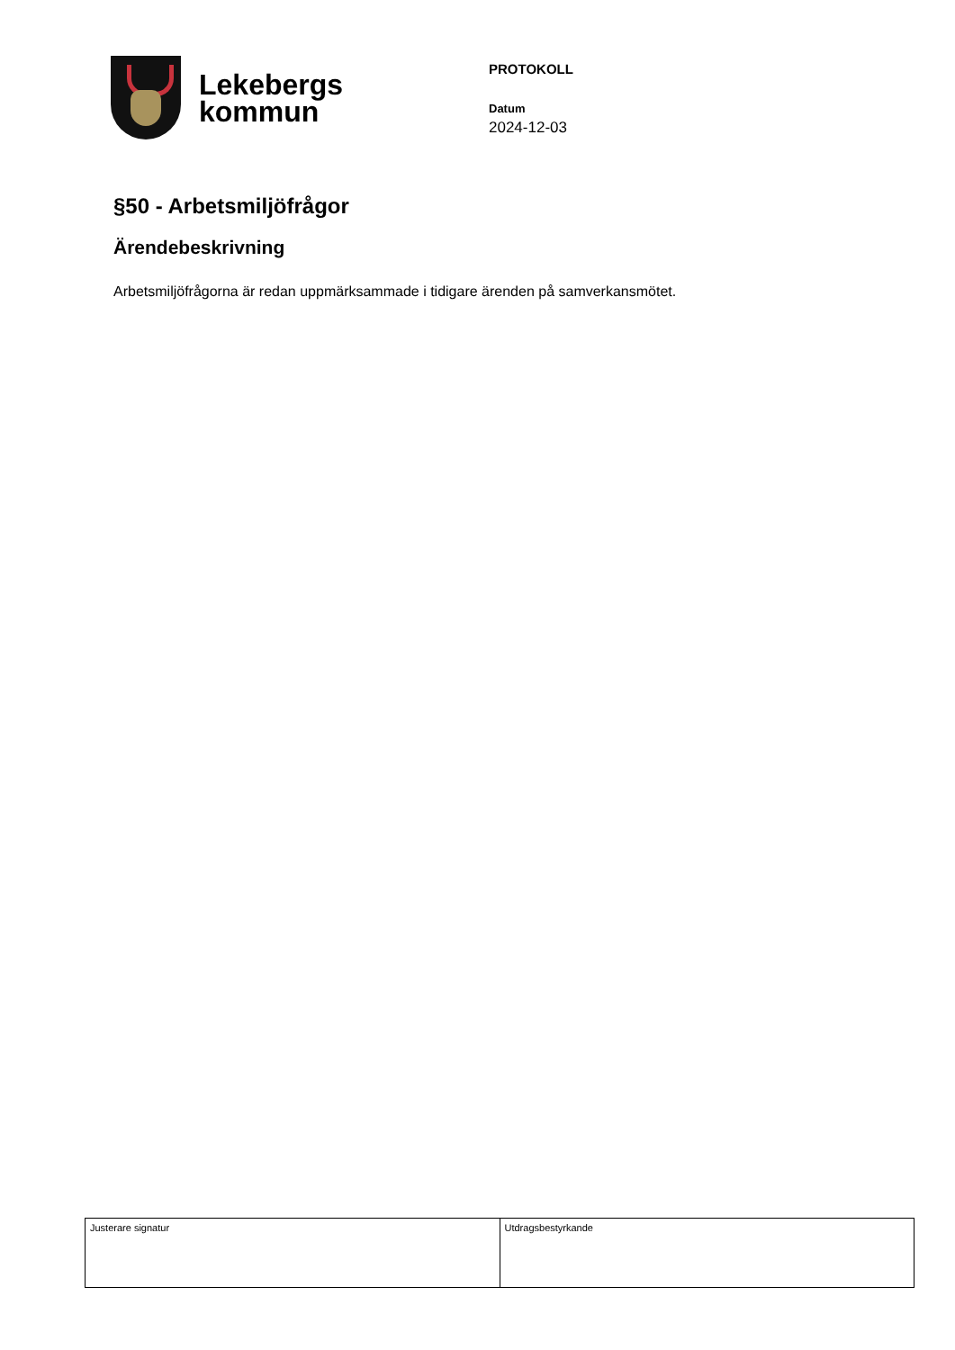Lekebergs
kommun
PROTOKOLL
Datum
2024-12-03
§50 - Arbetsmiljöfrågor
Ärendebeskrivning
Arbetsmiljöfrågorna är redan uppmärksammade i tidigare ärenden på samverkansmötet.
| Justerare signatur | Utdragsbestyrkande |